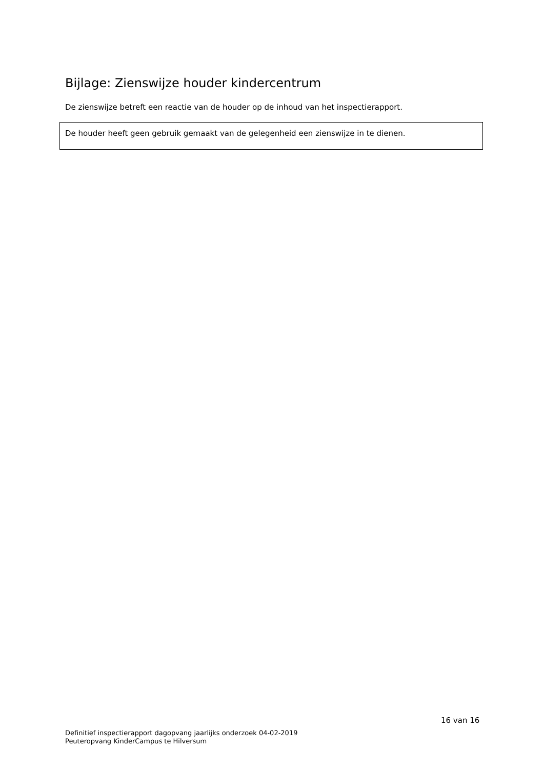Bijlage: Zienswijze houder kindercentrum
De zienswijze betreft een reactie van de houder op de inhoud van het inspectierapport.
De houder heeft geen gebruik gemaakt van de gelegenheid een zienswijze in te dienen.
16 van 16
Definitief inspectierapport dagopvang jaarlijks onderzoek 04-02-2019
Peuteropvang KinderCampus te Hilversum